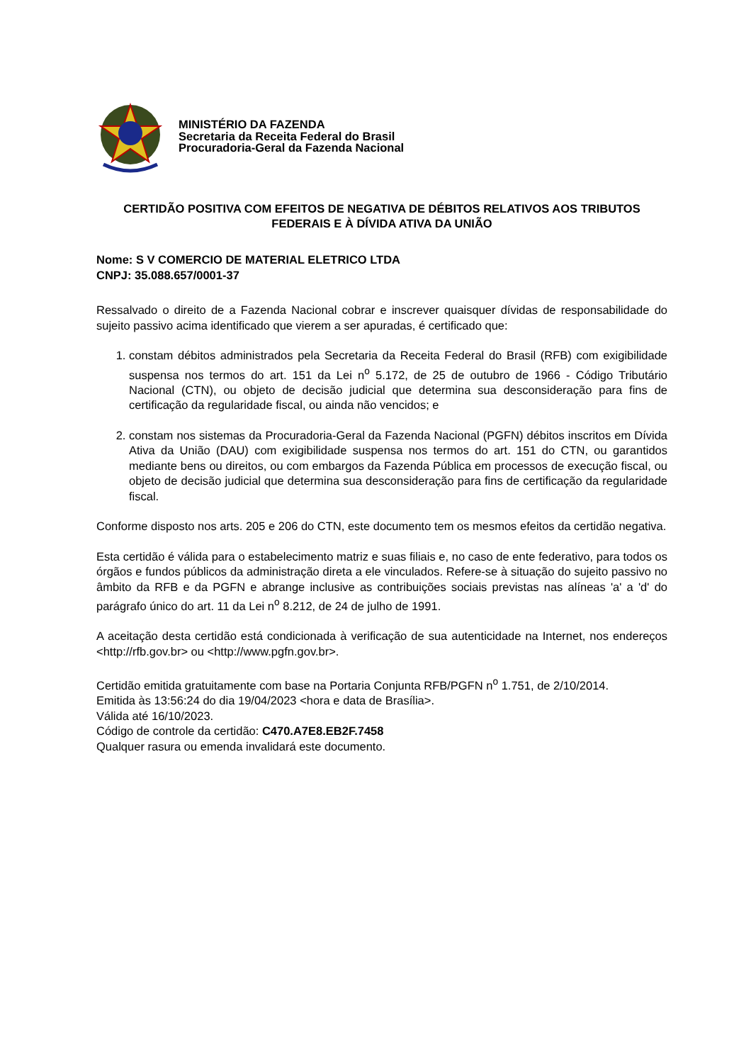MINISTÉRIO DA FAZENDA
Secretaria da Receita Federal do Brasil
Procuradoria-Geral da Fazenda Nacional
CERTIDÃO POSITIVA COM EFEITOS DE NEGATIVA DE DÉBITOS RELATIVOS AOS TRIBUTOS FEDERAIS E À DÍVIDA ATIVA DA UNIÃO
Nome: S V COMERCIO DE MATERIAL ELETRICO LTDA
CNPJ: 35.088.657/0001-37
Ressalvado o direito de a Fazenda Nacional cobrar e inscrever quaisquer dívidas de responsabilidade do sujeito passivo acima identificado que vierem a ser apuradas, é certificado que:
1. constam débitos administrados pela Secretaria da Receita Federal do Brasil (RFB) com exigibilidade suspensa nos termos do art. 151 da Lei n<sup>o</sup> 5.172, de 25 de outubro de 1966 - Código Tributário Nacional (CTN), ou objeto de decisão judicial que determina sua desconsideração para fins de certificação da regularidade fiscal, ou ainda não vencidos; e
2. constam nos sistemas da Procuradoria-Geral da Fazenda Nacional (PGFN) débitos inscritos em Dívida Ativa da União (DAU) com exigibilidade suspensa nos termos do art. 151 do CTN, ou garantidos mediante bens ou direitos, ou com embargos da Fazenda Pública em processos de execução fiscal, ou objeto de decisão judicial que determina sua desconsideração para fins de certificação da regularidade fiscal.
Conforme disposto nos arts. 205 e 206 do CTN, este documento tem os mesmos efeitos da certidão negativa.
Esta certidão é válida para o estabelecimento matriz e suas filiais e, no caso de ente federativo, para todos os órgãos e fundos públicos da administração direta a ele vinculados. Refere-se à situação do sujeito passivo no âmbito da RFB e da PGFN e abrange inclusive as contribuições sociais previstas nas alíneas 'a' a 'd' do parágrafo único do art. 11 da Lei n<sup>o</sup> 8.212, de 24 de julho de 1991.
A aceitação desta certidão está condicionada à verificação de sua autenticidade na Internet, nos endereços <http://rfb.gov.br> ou <http://www.pgfn.gov.br>.
Certidão emitida gratuitamente com base na Portaria Conjunta RFB/PGFN n<sup>o</sup> 1.751, de 2/10/2014.
Emitida às 13:56:24 do dia 19/04/2023 <hora e data de Brasília>.
Válida até 16/10/2023.
Código de controle da certidão: C470.A7E8.EB2F.7458
Qualquer rasura ou emenda invalidará este documento.